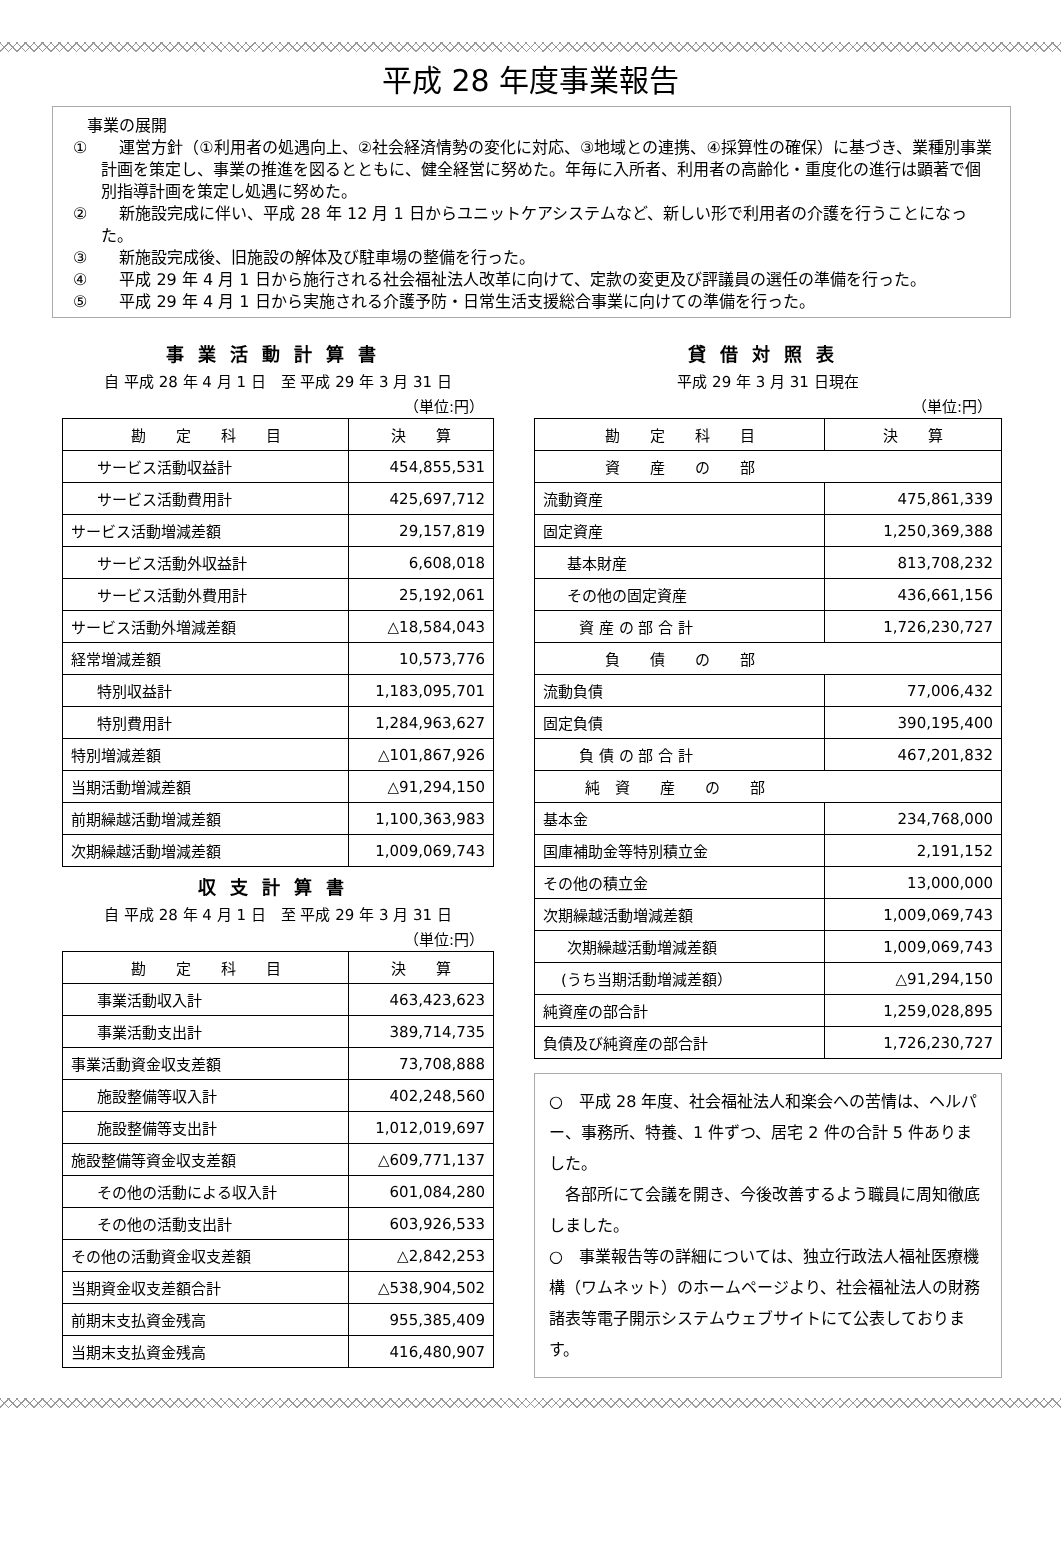平成 28 年度事業報告
事業の展開
①　　運営方針（①利用者の処遇向上、②社会経済情勢の変化に対応、③地域との連携、④採算性の確保）に基づき、業種別事業計画を策定し、事業の推進を図るとともに、健全経営に努めた。年毎に入所者、利用者の高齢化・重度化の進行は顕著で個別指導計画を策定し処遇に努めた。
②　　新施設完成に伴い、平成 28 年 12 月 1 日からユニットケアシステムなど、新しい形で利用者の介護を行うことになった。
③　　新施設完成後、旧施設の解体及び駐車場の整備を行った。
④　　平成 29 年 4 月 1 日から施行される社会福祉法人改革に向けて、定款の変更及び評議員の選任の準備を行った。
⑤　　平成 29 年 4 月 1 日から実施される介護予防・日常生活支援総合事業に向けての準備を行った。
事業活動計算書
自 平成 28 年 4 月 1 日　至 平成 29 年 3 月 31 日
（単位:円）
| 勘 定 科 目 | 決 算 |
| --- | --- |
| サービス活動収益計 | 454,855,531 |
| サービス活動費用計 | 425,697,712 |
| サービス活動増減差額 | 29,157,819 |
| サービス活動外収益計 | 6,608,018 |
| サービス活動外費用計 | 25,192,061 |
| サービス活動外増減差額 | △18,584,043 |
| 経常増減差額 | 10,573,776 |
| 特別収益計 | 1,183,095,701 |
| 特別費用計 | 1,284,963,627 |
| 特別増減差額 | △101,867,926 |
| 当期活動増減差額 | △91,294,150 |
| 前期繰越活動増減差額 | 1,100,363,983 |
| 次期繰越活動増減差額 | 1,009,069,743 |
収支計算書
自 平成 28 年 4 月 1 日　至 平成 29 年 3 月 31 日
（単位:円）
| 勘 定 科 目 | 決 算 |
| --- | --- |
| 事業活動収入計 | 463,423,623 |
| 事業活動支出計 | 389,714,735 |
| 事業活動資金収支差額 | 73,708,888 |
| 施設整備等収入計 | 402,248,560 |
| 施設整備等支出計 | 1,012,019,697 |
| 施設整備等資金収支差額 | △609,771,137 |
| その他の活動による収入計 | 601,084,280 |
| その他の活動支出計 | 603,926,533 |
| その他の活動資金収支差額 | △2,842,253 |
| 当期資金収支差額合計 | △538,904,502 |
| 前期末支払資金残高 | 955,385,409 |
| 当期末支払資金残高 | 416,480,907 |
貸借対照表
平成 29 年 3 月 31 日現在
（単位:円）
| 勘 定 科 目 | 決 算 |
| --- | --- |
| 資 産 の 部 | |
| 流動資産 | 475,861,339 |
| 固定資産 | 1,250,369,388 |
| 基本財産 | 813,708,232 |
| その他の固定資産 | 436,661,156 |
| 資 産 の 部 合 計 | 1,726,230,727 |
| 負 債 の 部 | |
| 流動負債 | 77,006,432 |
| 固定負債 | 390,195,400 |
| 負 債 の 部 合 計 | 467,201,832 |
| 純 資 産 の 部 | |
| 基本金 | 234,768,000 |
| 国庫補助金等特別積立金 | 2,191,152 |
| その他の積立金 | 13,000,000 |
| 次期繰越活動増減差額 | 1,009,069,743 |
| 次期繰越活動増減差額 | 1,009,069,743 |
| (うち当期活動増減差額） | △91,294,150 |
| 純資産の部合計 | 1,259,028,895 |
| 負債及び純資産の部合計 | 1,726,230,727 |
○　平成 28 年度、社会福祉法人和楽会への苦情は、ヘルパー、事務所、特養、1 件ずつ、居宅 2 件の合計 5 件ありました。
　各部所にて会議を開き、今後改善するよう職員に周知徹底しました。
○　事業報告等の詳細については、独立行政法人福祉医療機構（ワムネット）のホームページより、社会福祉法人の財務諸表等電子開示システムウェブサイトにて公表しております。